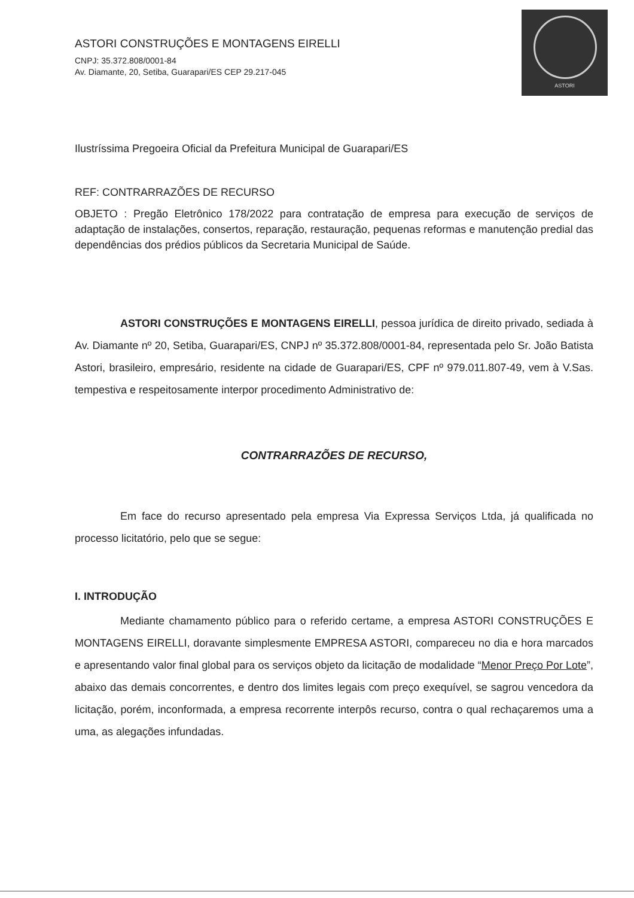ASTORI
ASTORI CONSTRUÇÕES E MONTAGENS EIRELLI
CNPJ: 35.372.808/0001-84
Av. Diamante, 20, Setiba, Guarapari/ES CEP 29.217-045
Ilustríssima Pregoeira Oficial da Prefeitura Municipal de Guarapari/ES
REF: CONTRARRAZÕES DE RECURSO
OBJETO : Pregão Eletrônico 178/2022 para contratação de empresa para execução de serviços de adaptação de instalações, consertos, reparação, restauração, pequenas reformas e manutenção predial das dependências dos prédios públicos da Secretaria Municipal de Saúde.
ASTORI CONSTRUÇÕES E MONTAGENS EIRELLI, pessoa jurídica de direito privado, sediada à Av. Diamante nº 20, Setiba, Guarapari/ES, CNPJ nº 35.372.808/0001-84, representada pelo Sr. João Batista Astori, brasileiro, empresário, residente na cidade de Guarapari/ES, CPF nº 979.011.807-49, vem à V.Sas. tempestiva e respeitosamente interpor procedimento Administrativo de:
CONTRARRAZÕES DE RECURSO,
Em face do recurso apresentado pela empresa Via Expressa Serviços Ltda, já qualificada no processo licitatório, pelo que se segue:
I. INTRODUÇÃO
Mediante chamamento público para o referido certame, a empresa ASTORI CONSTRUÇÕES E MONTAGENS EIRELLI, doravante simplesmente EMPRESA ASTORI, compareceu no dia e hora marcados e apresentando valor final global para os serviços objeto da licitação de modalidade “Menor Preço Por Lote”, abaixo das demais concorrentes, e dentro dos limites legais com preço exequível, se sagrou vencedora da licitação, porém, inconformada, a empresa recorrente interpôs recurso, contra o qual rechaçaremos uma a uma, as alegações infundadas.